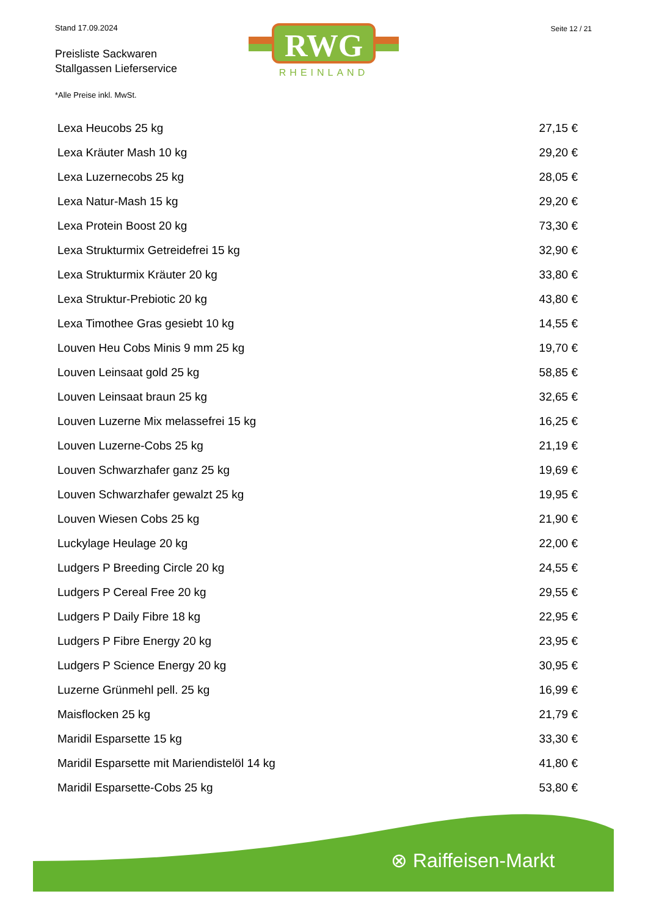Stand 17.09.2024
Preisliste Sackwaren
Stallgassen Lieferservice
RWG
RHEINLAND
Seite 12 / 21
*Alle Preise inkl. MwSt.
| Lexa Heucobs 25 kg | 27,15 € |
| Lexa Kräuter Mash 10 kg | 29,20 € |
| Lexa Luzernecobs 25 kg | 28,05 € |
| Lexa Natur-Mash 15 kg | 29,20 € |
| Lexa Protein Boost 20 kg | 73,30 € |
| Lexa Strukturmix Getreidefrei 15 kg | 32,90 € |
| Lexa Strukturmix Kräuter 20 kg | 33,80 € |
| Lexa Struktur-Prebiotic 20 kg | 43,80 € |
| Lexa Timothee Gras gesiebt 10 kg | 14,55 € |
| Louven Heu Cobs Minis 9 mm 25 kg | 19,70 € |
| Louven Leinsaat gold 25 kg | 58,85 € |
| Louven Leinsaat braun 25 kg | 32,65 € |
| Louven Luzerne Mix melassefrei 15 kg | 16,25 € |
| Louven Luzerne-Cobs 25 kg | 21,19 € |
| Louven Schwarzhafer ganz 25 kg | 19,69 € |
| Louven Schwarzhafer gewalzt 25 kg | 19,95 € |
| Louven Wiesen Cobs 25 kg | 21,90 € |
| Luckylage Heulage 20 kg | 22,00 € |
| Ludgers P Breeding Circle 20 kg | 24,55 € |
| Ludgers P Cereal Free 20 kg | 29,55 € |
| Ludgers P Daily Fibre 18 kg | 22,95 € |
| Ludgers P Fibre Energy 20 kg | 23,95 € |
| Ludgers P Science Energy 20 kg | 30,95 € |
| Luzerne Grünmehl pell. 25 kg | 16,99 € |
| Maisflocken 25 kg | 21,79 € |
| Maridil Esparsette 15 kg | 33,30 € |
| Maridil Esparsette mit Mariendistelöl 14 kg | 41,80 € |
| Maridil Esparsette-Cobs 25 kg | 53,80 € |
⊗ Raiffeisen-Markt